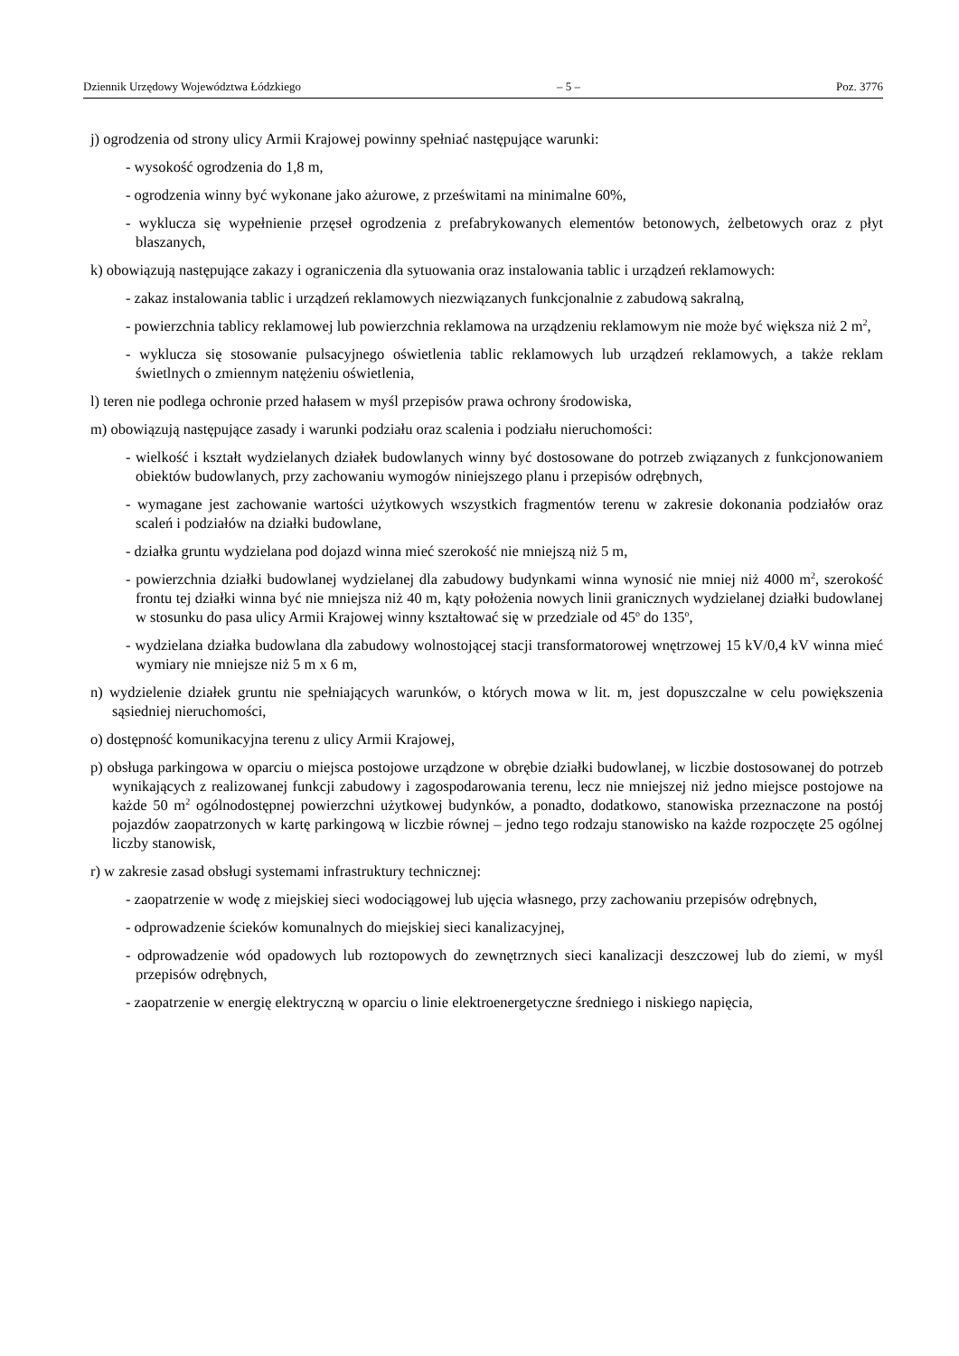Dziennik Urzędowy Województwa Łódzkiego – 5 – Poz. 3776
j) ogrodzenia od strony ulicy Armii Krajowej powinny spełniać następujące warunki:
- wysokość ogrodzenia do 1,8 m,
- ogrodzenia winny być wykonane jako ażurowe, z prześwitami na minimalne 60%,
- wyklucza się wypełnienie przęseł ogrodzenia z prefabrykowanych elementów betonowych, żelbetowych oraz z płyt blaszanych,
k) obowiązują następujące zakazy i ograniczenia dla sytuowania oraz instalowania tablic i urządzeń reklamowych:
- zakaz instalowania tablic i urządzeń reklamowych niezwiązanych funkcjonalnie z zabudową sakralną,
- powierzchnia tablicy reklamowej lub powierzchnia reklamowa na urządzeniu reklamowym nie może być większa niż 2 m<sup>2</sup>,
- wyklucza się stosowanie pulsacyjnego oświetlenia tablic reklamowych lub urządzeń reklamowych, a także reklam świetlnych o zmiennym natężeniu oświetlenia,
l) teren nie podlega ochronie przed hałasem w myśl przepisów prawa ochrony środowiska,
m) obowiązują następujące zasady i warunki podziału oraz scalenia i podziału nieruchomości:
- wielkość i kształt wydzielanych działek budowlanych winny być dostosowane do potrzeb związanych z funkcjonowaniem obiektów budowlanych, przy zachowaniu wymogów niniejszego planu i przepisów odrębnych,
- wymagane jest zachowanie wartości użytkowych wszystkich fragmentów terenu w zakresie dokonania podziałów oraz scaleń i podziałów na działki budowlane,
- działka gruntu wydzielana pod dojazd winna mieć szerokość nie mniejszą niż 5 m,
- powierzchnia działki budowlanej wydzielanej dla zabudowy budynkami winna wynosić nie mniej niż 4000 m<sup>2</sup>, szerokość frontu tej działki winna być nie mniejsza niż 40 m, kąty położenia nowych linii granicznych wydzielanej działki budowlanej w stosunku do pasa ulicy Armii Krajowej winny kształtować się w przedziale od 45<sup>o</sup> do 135<sup>o</sup>,
- wydzielana działka budowlana dla zabudowy wolnostojącej stacji transformatorowej wnętrzowej 15 kV/0,4 kV winna mieć wymiary nie mniejsze niż 5 m x 6 m,
n) wydzielenie działek gruntu nie spełniających warunków, o których mowa w lit. m, jest dopuszczalne w celu powiększenia sąsiedniej nieruchomości,
o) dostępność komunikacyjna terenu z ulicy Armii Krajowej,
p) obsługa parkingowa w oparciu o miejsca postojowe urządzone w obrębie działki budowlanej, w liczbie dostosowanej do potrzeb wynikających z realizowanej funkcji zabudowy i zagospodarowania terenu, lecz nie mniejszej niż jedno miejsce postojowe na każde 50 m<sup>2</sup> ogólnodostępnej powierzchni użytkowej budynków, a ponadto, dodatkowo, stanowiska przeznaczone na postój pojazdów zaopatrzonych w kartę parkingową w liczbie równej – jedno tego rodzaju stanowisko na każde rozpoczęte 25 ogólnej liczby stanowisk,
r) w zakresie zasad obsługi systemami infrastruktury technicznej:
- zaopatrzenie w wodę z miejskiej sieci wodociągowej lub ujęcia własnego, przy zachowaniu przepisów odrębnych,
- odprowadzenie ścieków komunalnych do miejskiej sieci kanalizacyjnej,
- odprowadzenie wód opadowych lub roztopowych do zewnętrznych sieci kanalizacji deszczowej lub do ziemi, w myśl przepisów odrębnych,
- zaopatrzenie w energię elektryczną w oparciu o linie elektroenergetyczne średniego i niskiego napięcia,